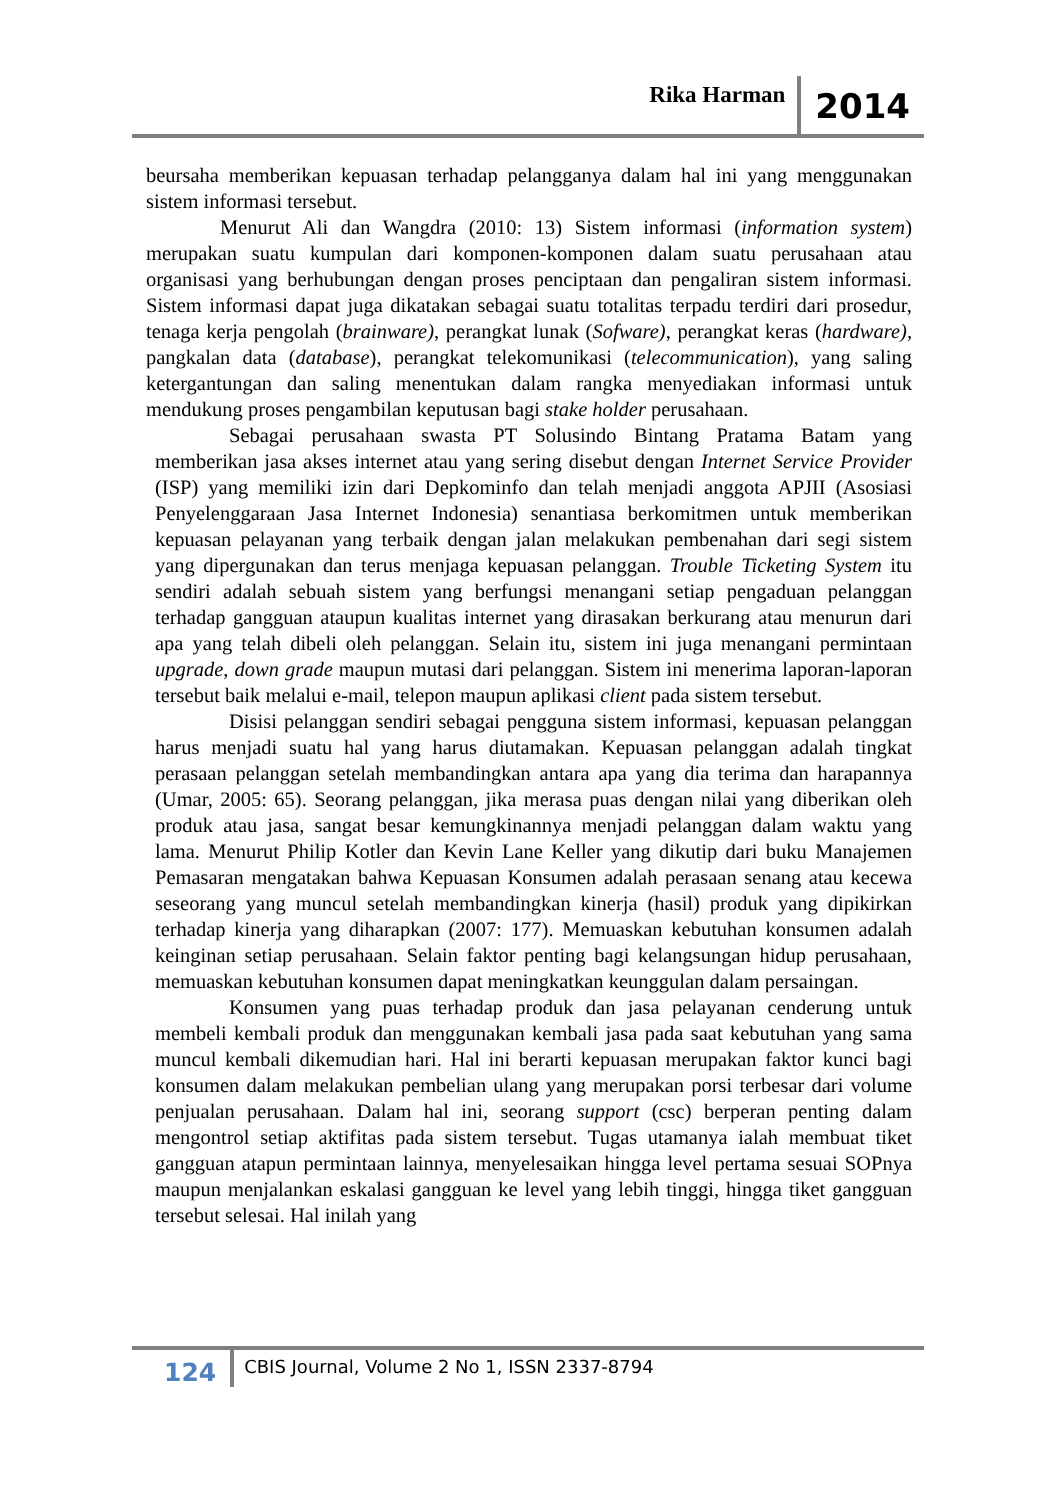Rika Harman 2014
beursaha memberikan kepuasan terhadap pelangganya dalam hal ini yang menggunakan sistem informasi tersebut.
Menurut Ali dan Wangdra (2010: 13) Sistem informasi (information system) merupakan suatu kumpulan dari komponen-komponen dalam suatu perusahaan atau organisasi yang berhubungan dengan proses penciptaan dan pengaliran sistem informasi. Sistem informasi dapat juga dikatakan sebagai suatu totalitas terpadu terdiri dari prosedur, tenaga kerja pengolah (brainware), perangkat lunak (Sofware), perangkat keras (hardware), pangkalan data (database), perangkat telekomunikasi (telecommunication), yang saling ketergantungan dan saling menentukan dalam rangka menyediakan informasi untuk mendukung proses pengambilan keputusan bagi stake holder perusahaan.
Sebagai perusahaan swasta PT Solusindo Bintang Pratama Batam yang memberikan jasa akses internet atau yang sering disebut dengan Internet Service Provider (ISP) yang memiliki izin dari Depkominfo dan telah menjadi anggota APJII (Asosiasi Penyelenggaraan Jasa Internet Indonesia) senantiasa berkomitmen untuk memberikan kepuasan pelayanan yang terbaik dengan jalan melakukan pembenahan dari segi sistem yang dipergunakan dan terus menjaga kepuasan pelanggan. Trouble Ticketing System itu sendiri adalah sebuah sistem yang berfungsi menangani setiap pengaduan pelanggan terhadap gangguan ataupun kualitas internet yang dirasakan berkurang atau menurun dari apa yang telah dibeli oleh pelanggan. Selain itu, sistem ini juga menangani permintaan upgrade, down grade maupun mutasi dari pelanggan. Sistem ini menerima laporan-laporan tersebut baik melalui e-mail, telepon maupun aplikasi client pada sistem tersebut.
Disisi pelanggan sendiri sebagai pengguna sistem informasi, kepuasan pelanggan harus menjadi suatu hal yang harus diutamakan. Kepuasan pelanggan adalah tingkat perasaan pelanggan setelah membandingkan antara apa yang dia terima dan harapannya (Umar, 2005: 65). Seorang pelanggan, jika merasa puas dengan nilai yang diberikan oleh produk atau jasa, sangat besar kemungkinannya menjadi pelanggan dalam waktu yang lama. Menurut Philip Kotler dan Kevin Lane Keller yang dikutip dari buku Manajemen Pemasaran mengatakan bahwa Kepuasan Konsumen adalah perasaan senang atau kecewa seseorang yang muncul setelah membandingkan kinerja (hasil) produk yang dipikirkan terhadap kinerja yang diharapkan (2007: 177). Memuaskan kebutuhan konsumen adalah keinginan setiap perusahaan. Selain faktor penting bagi kelangsungan hidup perusahaan, memuaskan kebutuhan konsumen dapat meningkatkan keunggulan dalam persaingan.
Konsumen yang puas terhadap produk dan jasa pelayanan cenderung untuk membeli kembali produk dan menggunakan kembali jasa pada saat kebutuhan yang sama muncul kembali dikemudian hari. Hal ini berarti kepuasan merupakan faktor kunci bagi konsumen dalam melakukan pembelian ulang yang merupakan porsi terbesar dari volume penjualan perusahaan. Dalam hal ini, seorang support (csc) berperan penting dalam mengontrol setiap aktifitas pada sistem tersebut. Tugas utamanya ialah membuat tiket gangguan atapun permintaan lainnya, menyelesaikan hingga level pertama sesuai SOPnya maupun menjalankan eskalasi gangguan ke level yang lebih tinggi, hingga tiket gangguan tersebut selesai. Hal inilah yang
124 CBIS Journal, Volume 2 No 1, ISSN 2337-8794